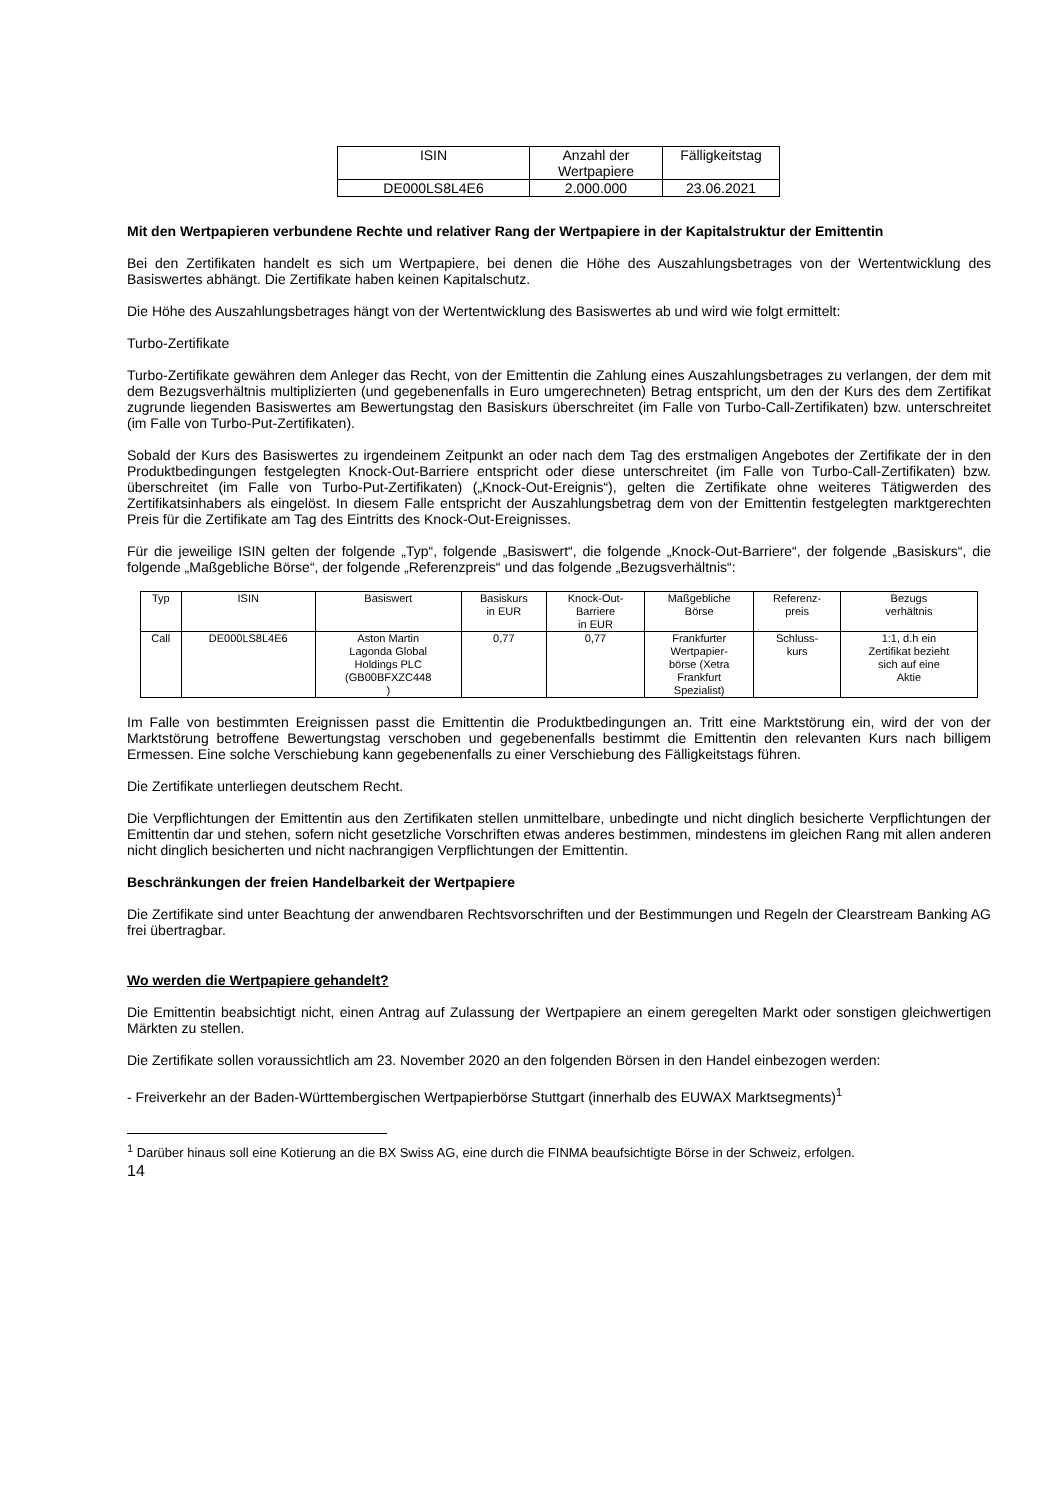| ISIN | Anzahl der Wertpapiere | Fälligkeitstag |
| --- | --- | --- |
| DE000LS8L4E6 | 2.000.000 | 23.06.2021 |
Mit den Wertpapieren verbundene Rechte und relativer Rang der Wertpapiere in der Kapitalstruktur der Emittentin
Bei den Zertifikaten handelt es sich um Wertpapiere, bei denen die Höhe des Auszahlungsbetrages von der Wertentwicklung des Basiswertes abhängt. Die Zertifikate haben keinen Kapitalschutz.
Die Höhe des Auszahlungsbetrages hängt von der Wertentwicklung des Basiswertes ab und wird wie folgt ermittelt:
Turbo-Zertifikate
Turbo-Zertifikate gewähren dem Anleger das Recht, von der Emittentin die Zahlung eines Auszahlungsbetrages zu verlangen, der dem mit dem Bezugsverhältnis multiplizierten (und gegebenenfalls in Euro umgerechneten) Betrag entspricht, um den der Kurs des dem Zertifikat zugrunde liegenden Basiswertes am Bewertungstag den Basiskurs überschreitet (im Falle von Turbo-Call-Zertifikaten) bzw. unterschreitet (im Falle von Turbo-Put-Zertifikaten).
Sobald der Kurs des Basiswertes zu irgendeinem Zeitpunkt an oder nach dem Tag des erstmaligen Angebotes der Zertifikate der in den Produktbedingungen festgelegten Knock-Out-Barriere entspricht oder diese unterschreitet (im Falle von Turbo-Call-Zertifikaten) bzw. überschreitet (im Falle von Turbo-Put-Zertifikaten) („Knock-Out-Ereignis“), gelten die Zertifikate ohne weiteres Tätigwerden des Zertifikatsinhabers als eingelöst. In diesem Falle entspricht der Auszahlungsbetrag dem von der Emittentin festgelegten marktgerechten Preis für die Zertifikate am Tag des Eintritts des Knock-Out-Ereignisses.
Für die jeweilige ISIN gelten der folgende „Typ“, folgende „Basiswert“, die folgende „Knock-Out-Barriere“, der folgende „Basiskurs“, die folgende „Maßgebliche Börse“, der folgende „Referenzpreis“ und das folgende „Bezugsverhältnis“:
| Typ | ISIN | Basiswert | Basiskurs in EUR | Knock-Out- Barriere in EUR | Maßgebliche Börse | Referenz- preis | Bezugs verhältnis |
| --- | --- | --- | --- | --- | --- | --- | --- |
| Call | DE000LS8L4E6 | Aston Martin Lagonda Global Holdings PLC (GB00BFXZC448 ) | 0,77 | 0,77 | Frankfurter Wertpapier- börse (Xetra Frankfurt Spezialist) | Schluss- kurs | 1:1, d.h ein Zertifikat bezieht sich auf eine Aktie |
Im Falle von bestimmten Ereignissen passt die Emittentin die Produktbedingungen an. Tritt eine Marktstörung ein, wird der von der Marktstörung betroffene Bewertungstag verschoben und gegebenenfalls bestimmt die Emittentin den relevanten Kurs nach billigem Ermessen. Eine solche Verschiebung kann gegebenenfalls zu einer Verschiebung des Fälligkeitstags führen.
Die Zertifikate unterliegen deutschem Recht.
Die Verpflichtungen der Emittentin aus den Zertifikaten stellen unmittelbare, unbedingte und nicht dinglich besicherte Verpflichtungen der Emittentin dar und stehen, sofern nicht gesetzliche Vorschriften etwas anderes bestimmen, mindestens im gleichen Rang mit allen anderen nicht dinglich besicherten und nicht nachrangigen Verpflichtungen der Emittentin.
Beschränkungen der freien Handelbarkeit der Wertpapiere
Die Zertifikate sind unter Beachtung der anwendbaren Rechtsvorschriften und der Bestimmungen und Regeln der Clearstream Banking AG frei übertragbar.
Wo werden die Wertpapiere gehandelt?
Die Emittentin beabsichtigt nicht, einen Antrag auf Zulassung der Wertpapiere an einem geregelten Markt oder sonstigen gleichwertigen Märkten zu stellen.
Die Zertifikate sollen voraussichtlich am 23. November 2020 an den folgenden Börsen in den Handel einbezogen werden:
- Freiverkehr an der Baden-Württembergischen Wertpapierbörse Stuttgart (innerhalb des EUWAX Marktsegments)<sup>1</sup>
<sup>1</sup> Darüber hinaus soll eine Kotierung an die BX Swiss AG, eine durch die FINMA beaufsichtigte Börse in der Schweiz, erfolgen.
14